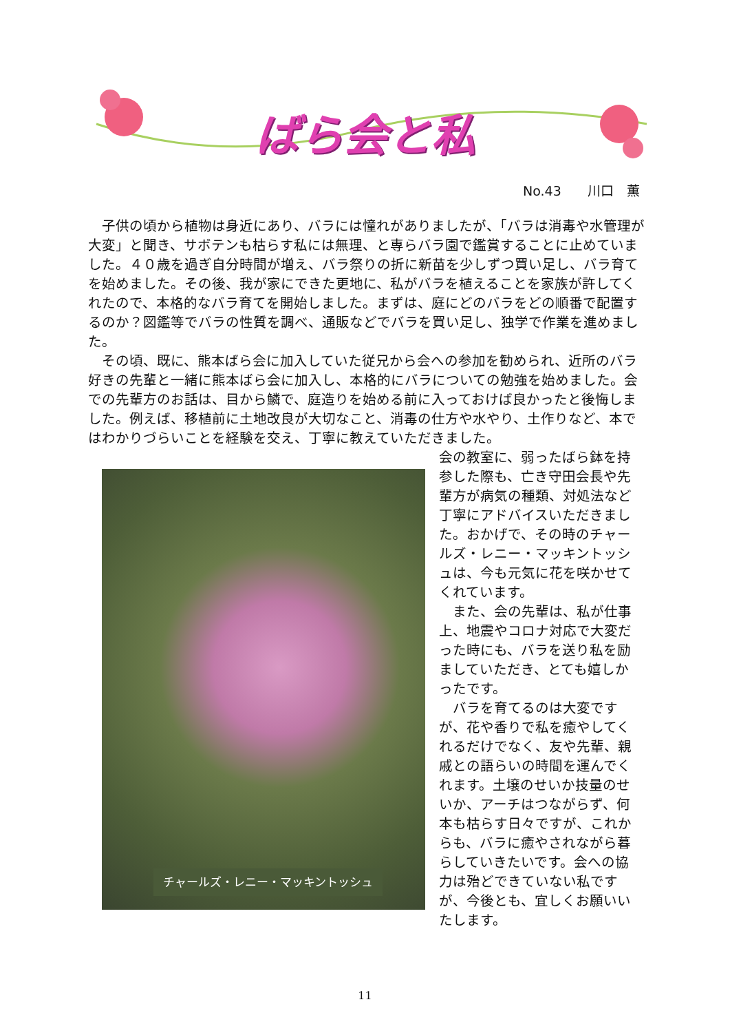ばら会と私
No.43　　川口　薫
子供の頃から植物は身近にあり、バラには憧れがありましたが、「バラは消毒や水管理が大変」と聞き、サボテンも枯らす私には無理、と専らバラ園で鑑賞することに止めていました。４０歳を過ぎ自分時間が増え、バラ祭りの折に新苗を少しずつ買い足し、バラ育てを始めました。その後、我が家にできた更地に、私がバラを植えることを家族が許してくれたので、本格的なバラ育てを開始しました。まずは、庭にどのバラをどの順番で配置するのか？図鑑等でバラの性質を調べ、通販などでバラを買い足し、独学で作業を進めました。
その頃、既に、熊本ばら会に加入していた従兄から会への参加を勧められ、近所のバラ好きの先輩と一緒に熊本ばら会に加入し、本格的にバラについての勉強を始めました。会での先輩方のお話は、目から鱗で、庭造りを始める前に入っておけば良かったと後悔しました。例えば、移植前に土地改良が大切なこと、消毒の仕方や水やり、土作りなど、本ではわかりづらいことを経験を交え、丁寧に教えていただきました。
チャールズ・レニー・マッキントッシュ
会の教室に、弱ったばら鉢を持参した際も、亡き守田会長や先輩方が病気の種類、対処法など丁寧にアドバイスいただきました。おかげで、その時のチャールズ・レニー・マッキントッシュは、今も元気に花を咲かせてくれています。
また、会の先輩は、私が仕事上、地震やコロナ対応で大変だった時にも、バラを送り私を励ましていただき、とても嬉しかったです。
バラを育てるのは大変ですが、花や香りで私を癒やしてくれるだけでなく、友や先輩、親戚との語らいの時間を運んでくれます。土壌のせいか技量のせいか、アーチはつながらず、何本も枯らす日々ですが、これからも、バラに癒やされながら暮らしていきたいです。会への協力は殆どできていない私ですが、今後とも、宜しくお願いいたします。
11